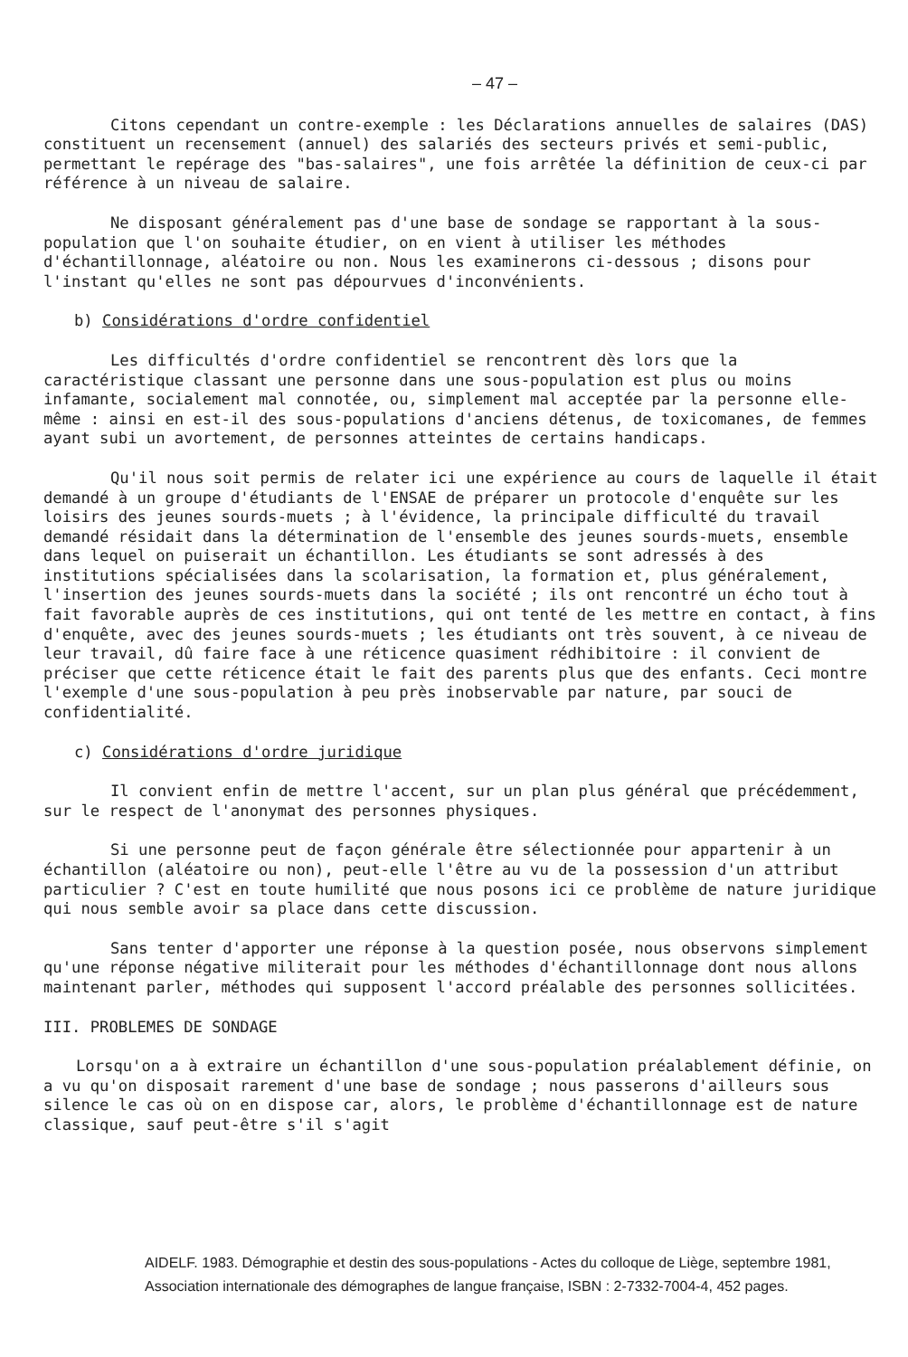– 47 –
Citons cependant un contre-exemple : les Déclarations annuelles de salaires (DAS) constituent un recensement (annuel) des salariés des secteurs privés et semi-public, permettant le repérage des "bas-salaires", une fois arrêtée la définition de ceux-ci par référence à un niveau de salaire.
Ne disposant généralement pas d'une base de sondage se rapportant à la sous-population que l'on souhaite étudier, on en vient à utiliser les méthodes d'échantillonnage, aléatoire ou non. Nous les examinerons ci-dessous ; disons pour l'instant qu'elles ne sont pas dépourvues d'inconvénients.
b) Considérations d'ordre confidentiel
Les difficultés d'ordre confidentiel se rencontrent dès lors que la caractéristique classant une personne dans une sous-population est plus ou moins infamante, socialement mal connotée, ou, simplement mal acceptée par la personne elle-même : ainsi en est-il des sous-populations d'anciens détenus, de toxicomanes, de femmes ayant subi un avortement, de personnes atteintes de certains handicaps.
Qu'il nous soit permis de relater ici une expérience au cours de laquelle il était demandé à un groupe d'étudiants de l'ENSAE de préparer un protocole d'enquête sur les loisirs des jeunes sourds-muets ; à l'évidence, la principale difficulté du travail demandé résidait dans la détermination de l'ensemble des jeunes sourds-muets, ensemble dans lequel on puiserait un échantillon. Les étudiants se sont adressés à des institutions spécialisées dans la scolarisation, la formation et, plus généralement, l'insertion des jeunes sourds-muets dans la société ; ils ont rencontré un écho tout à fait favorable auprès de ces institutions, qui ont tenté de les mettre en contact, à fins d'enquête, avec des jeunes sourds-muets ; les étudiants ont très souvent, à ce niveau de leur travail, dû faire face à une réticence quasiment rédhibitoire : il convient de préciser que cette réticence était le fait des parents plus que des enfants. Ceci montre l'exemple d'une sous-population à peu près inobservable par nature, par souci de confidentialité.
c) Considérations d'ordre juridique
Il convient enfin de mettre l'accent, sur un plan plus général que précédemment, sur le respect de l'anonymat des personnes physiques.
Si une personne peut de façon générale être sélectionnée pour appartenir à un échantillon (aléatoire ou non), peut-elle l'être au vu de la possession d'un attribut particulier ? C'est en toute humilité que nous posons ici ce problème de nature juridique qui nous semble avoir sa place dans cette discussion.
Sans tenter d'apporter une réponse à la question posée, nous observons simplement qu'une réponse négative militerait pour les méthodes d'échantillonnage dont nous allons maintenant parler, méthodes qui supposent l'accord préalable des personnes sollicitées.
III. PROBLEMES DE SONDAGE
Lorsqu'on a à extraire un échantillon d'une sous-population préalablement définie, on a vu qu'on disposait rarement d'une base de sondage ; nous passerons d'ailleurs sous silence le cas où on en dispose car, alors, le problème d'échantillonnage est de nature classique, sauf peut-être s'il s'agit
AIDELF. 1983. Démographie et destin des sous-populations - Actes du colloque de Liège, septembre 1981,
Association internationale des démographes de langue française, ISBN : 2-7332-7004-4, 452 pages.